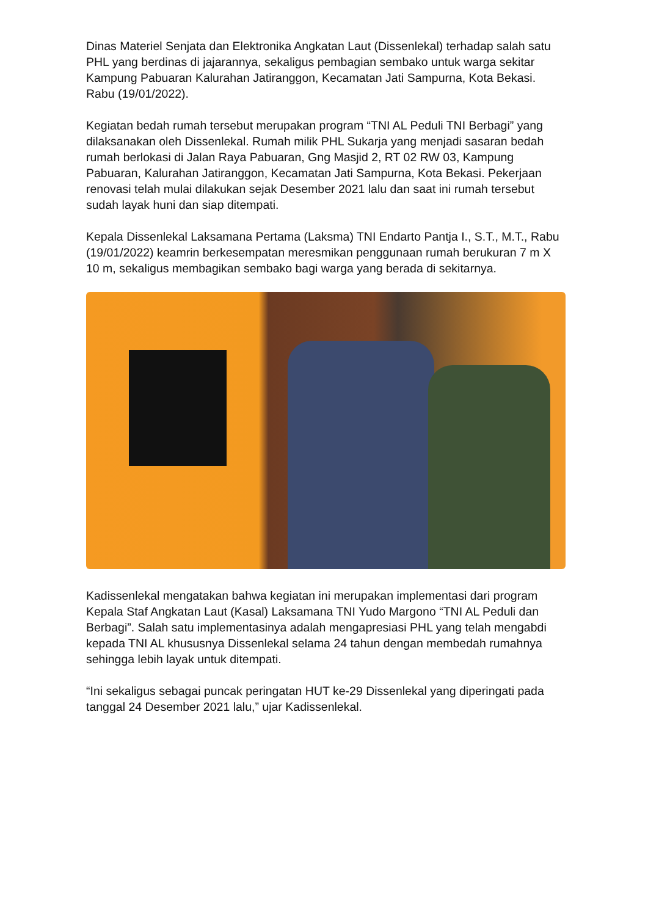Dinas Materiel Senjata dan Elektronika Angkatan Laut (Dissenlekal) terhadap salah satu PHL yang berdinas di jajarannya, sekaligus pembagian sembako untuk warga sekitar Kampung Pabuaran Kalurahan Jatiranggon, Kecamatan Jati Sampurna, Kota Bekasi. Rabu (19/01/2022).
Kegiatan bedah rumah tersebut merupakan program “TNI AL Peduli TNI Berbagi” yang dilaksanakan oleh Dissenlekal. Rumah milik PHL Sukarja yang menjadi sasaran bedah rumah berlokasi di Jalan Raya Pabuaran, Gng Masjid 2, RT 02 RW 03, Kampung Pabuaran, Kalurahan Jatiranggon, Kecamatan Jati Sampurna, Kota Bekasi. Pekerjaan renovasi telah mulai dilakukan sejak Desember 2021 lalu dan saat ini rumah tersebut sudah layak huni dan siap ditempati.
Kepala Dissenlekal Laksamana Pertama (Laksma) TNI Endarto Pantja I., S.T., M.T., Rabu (19/01/2022) keamrin berkesempatan meresmikan penggunaan rumah berukuran 7 m X 10 m, sekaligus membagikan sembako bagi warga yang berada di sekitarnya.
Kadissenlekal mengatakan bahwa kegiatan ini merupakan implementasi dari program Kepala Staf Angkatan Laut (Kasal) Laksamana TNI Yudo Margono “TNI AL Peduli dan Berbagi”. Salah satu implementasinya adalah mengapresiasi PHL yang telah mengabdi kepada TNI AL khususnya Dissenlekal selama 24 tahun dengan membedah rumahnya sehingga lebih layak untuk ditempati.
“Ini sekaligus sebagai puncak peringatan HUT ke-29 Dissenlekal yang diperingati pada tanggal 24 Desember 2021 lalu,” ujar Kadissenlekal.